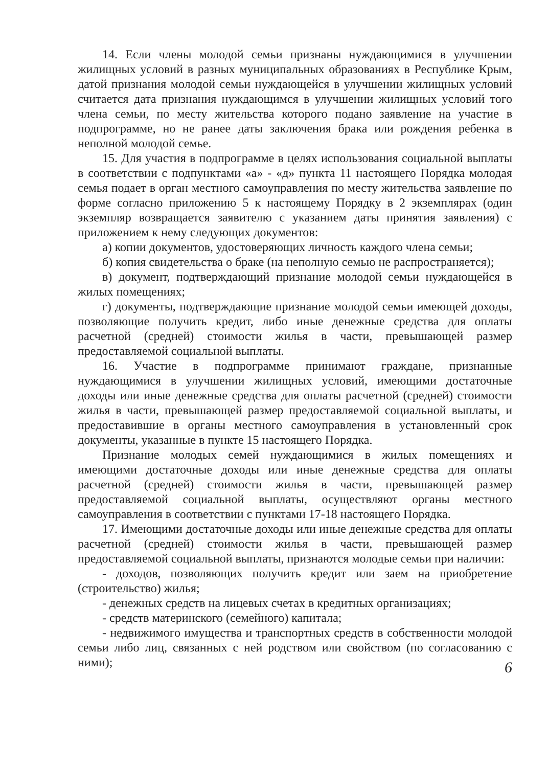14. Если члены молодой семьи признаны нуждающимися в улучшении жилищных условий в разных муниципальных образованиях в Республике Крым, датой признания молодой семьи нуждающейся в улучшении жилищных условий считается дата признания нуждающимся в улучшении жилищных условий того члена семьи, по месту жительства которого подано заявление на участие в подпрограмме, но не ранее даты заключения брака или рождения ребенка в неполной молодой семье.
15. Для участия в подпрограмме в целях использования социальной выплаты в соответствии с подпунктами «а» - «д» пункта 11 настоящего Порядка молодая семья подает в орган местного самоуправления по месту жительства заявление по форме согласно приложению 5 к настоящему Порядку в 2 экземплярах (один экземпляр возвращается заявителю с указанием даты принятия заявления) с приложением к нему следующих документов:
а) копии документов, удостоверяющих личность каждого члена семьи;
б) копия свидетельства о браке (на неполную семью не распространяется);
в) документ, подтверждающий признание молодой семьи нуждающейся в жилых помещениях;
г) документы, подтверждающие признание молодой семьи имеющей доходы, позволяющие получить кредит, либо иные денежные средства для оплаты расчетной (средней) стоимости жилья в части, превышающей размер предоставляемой социальной выплаты.
16. Участие в подпрограмме принимают граждане, признанные нуждающимися в улучшении жилищных условий, имеющими достаточные доходы или иные денежные средства для оплаты расчетной (средней) стоимости жилья в части, превышающей размер предоставляемой социальной выплаты, и предоставившие в органы местного самоуправления в установленный срок документы, указанные в пункте 15 настоящего Порядка.
Признание молодых семей нуждающимися в жилых помещениях и имеющими достаточные доходы или иные денежные средства для оплаты расчетной (средней) стоимости жилья в части, превышающей размер предоставляемой социальной выплаты, осуществляют органы местного самоуправления в соответствии с пунктами 17-18 настоящего Порядка.
17. Имеющими достаточные доходы или иные денежные средства для оплаты расчетной (средней) стоимости жилья в части, превышающей размер предоставляемой социальной выплаты, признаются молодые семьи при наличии:
- доходов, позволяющих получить кредит или заем на приобретение (строительство) жилья;
- денежных средств на лицевых счетах в кредитных организациях;
- средств материнского (семейного) капитала;
- недвижимого имущества и транспортных средств в собственности молодой семьи либо лиц, связанных с ней родством или свойством (по согласованию с ними);
6